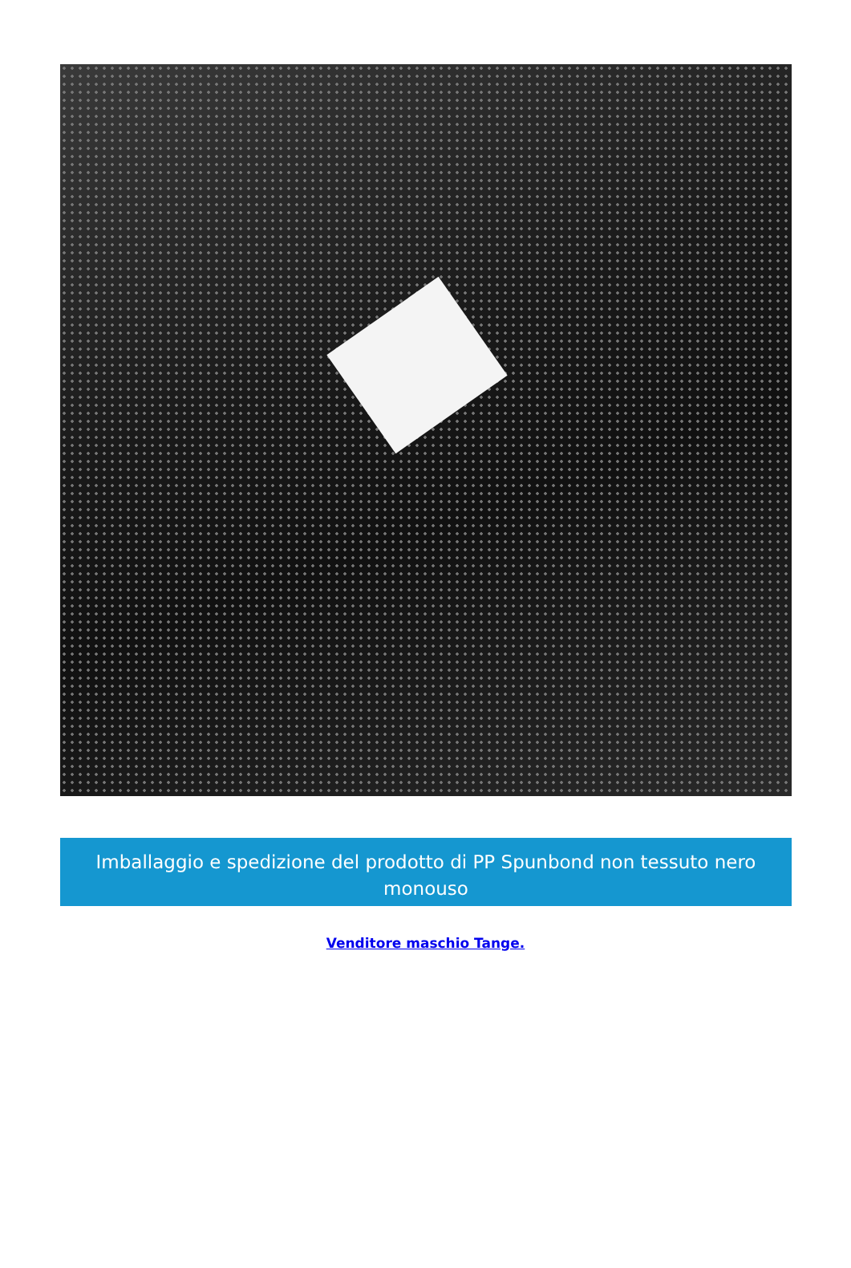Imballaggio e spedizione del prodotto di PP Spunbond non tessuto nero monouso
Venditore maschio Tange.